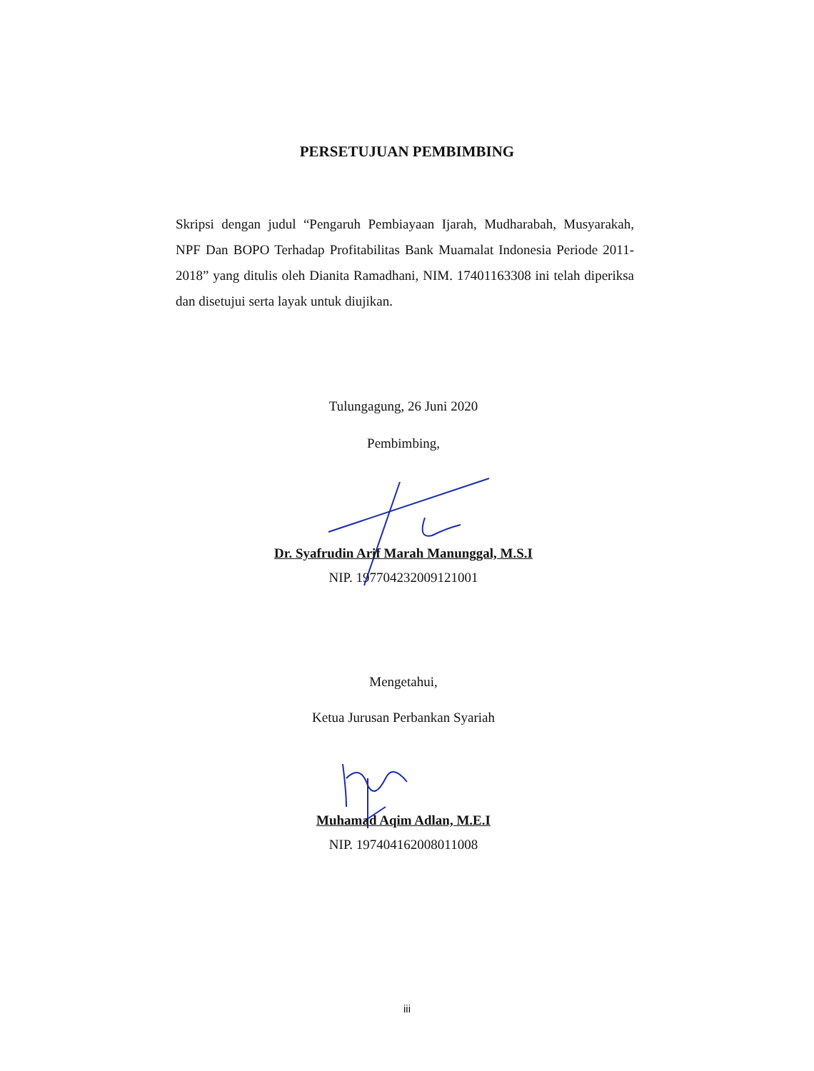PERSETUJUAN PEMBIMBING
Skripsi dengan judul “Pengaruh Pembiayaan Ijarah, Mudharabah, Musyarakah, NPF Dan BOPO Terhadap Profitabilitas Bank Muamalat Indonesia Periode 2011-2018” yang ditulis oleh Dianita Ramadhani, NIM. 17401163308 ini telah diperiksa dan disetujui serta layak untuk diujikan.
Tulungagung, 26 Juni 2020
Pembimbing,
Dr. Syafrudin Arif Marah Manunggal, M.S.I
NIP. 197704232009121001
Mengetahui,
Ketua Jurusan Perbankan Syariah
Muhamad Aqim Adlan, M.E.I
NIP. 197404162008011008
iii